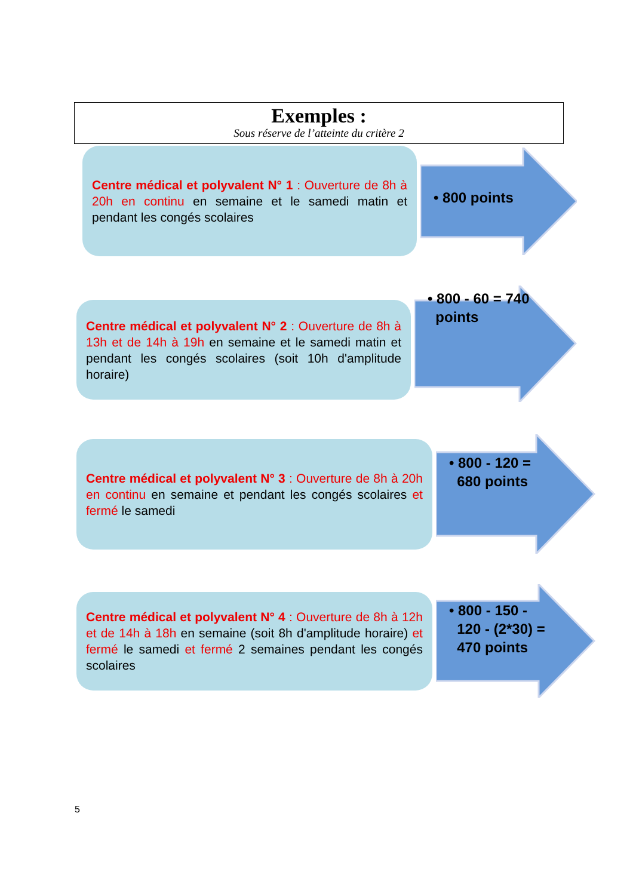Exemples :
Sous réserve de l’atteinte du critère 2
Centre médical et polyvalent N° 1 : Ouverture de 8h à 20h en continu en semaine et le samedi matin et pendant les congés scolaires
• 800 points
Centre médical et polyvalent N° 2 : Ouverture de 8h à 13h et de 14h à 19h en semaine et le samedi matin et pendant les congés scolaires (soit 10h d'amplitude horaire)
• 800 - 60 = 740
points
Centre médical et polyvalent N° 3 : Ouverture de 8h à 20h en continu en semaine et pendant les congés scolaires et fermé le samedi
• 800 - 120 =
680 points
Centre médical et polyvalent N° 4 : Ouverture de 8h à 12h et de 14h à 18h en semaine (soit 8h d'amplitude horaire) et fermé le samedi et fermé 2 semaines pendant les congés scolaires
• 800 - 150 -
120 - (2*30) =
470 points
5